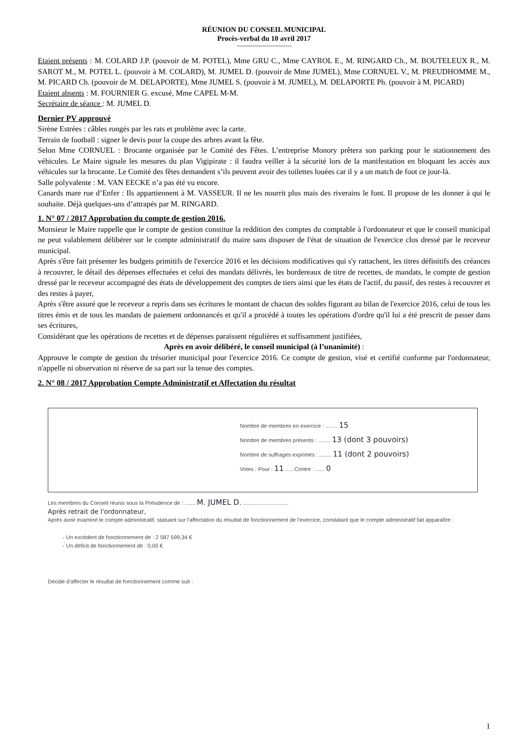RÉUNION DU CONSEIL MUNICIPAL
Procès-verbal du 10 avril 2017
Etaient présents : M. COLARD J.P. (pouvoir de M. POTEL), Mme GRU C., Mme CAYROL E., M. RINGARD Ch., M. BOUTELEUX R., M. SAROT M., M. POTEL L. (pouvoir à M. COLARD), M. JUMEL D. (pouvoir de Mme JUMEL), Mme CORNUEL V., M. PREUDHOMME M., M. PICARD Ch. (pouvoir de M. DELAPORTE), Mme JUMEL S. (pouvoir à M. JUMEL), M. DELAPORTE Ph. (pouvoir à M. PICARD)
Etaient absents : M. FOURNIER G. excusé, Mme CAPEL M-M.
Secrétaire de séance : M. JUMEL D.
Dernier PV approuvé
Sirène Estrées : câbles rongés par les rats et problème avec la carte.
Terrain de football : signer le devis pour la coupe des arbres avant la fête.
Selon Mme CORNUEL : Brocante organisée par le Comité des Fêtes. L’entreprise Monory prêtera son parking pour le stationnement des véhicules. Le Maire signale les mesures du plan Vigipirate : il faudra veiller à la sécurité lors de la manifestation en bloquant les accès aux véhicules sur la brocante. Le Comité des fêtes demandent s’ils peuvent avoir des toilettes louées car il y a un match de foot ce jour-là.
Salle polyvalente : M. VAN EECKE n’a pas été vu encore.
Canards mare rue d’Enfer : Ils appartiennent à M. VASSEUR. Il ne les nourrit plus mais des riverains le font. Il propose de les donner à qui le souhaite. Déjà quelques-uns d’attrapés par M. RINGARD.
1. N° 07 / 2017 Approbation du compte de gestion 2016.
Monsieur le Maire rappelle que le compte de gestion constitue la reddition des comptes du comptable à l'ordonnateur et que le conseil municipal ne peut valablement délibérer sur le compte administratif du maire sans disposer de l'état de situation de l'exercice clos dressé par le receveur municipal.
Après s'être fait présenter les budgets primitifs de l'exercice 2016 et les décisions modificatives qui s'y rattachent, les titres définitifs des créances à recouvrer, le détail des dépenses effectuées et celui des mandats délivrés, les bordereaux de titre de recettes, de mandats, le compte de gestion dressé par le receveur accompagné des états de développement des comptes de tiers ainsi que les états de l'actif, du passif, des restes à recouvrer et des restes à payer,
Après s'être assuré que le receveur a repris dans ses écritures le montant de chacun des soldes figurant au bilan de l'exercice 2016, celui de tous les titres émis et de tous les mandats de paiement ordonnancés et qu'il a procédé à toutes les opérations d'ordre qu'il lui a été prescrit de passer dans ses écritures,
Considérant que les opérations de recettes et de dépenses paraissent régulières et suffisamment justifiées,
Après en avoir délibéré, le conseil municipal (à l’unanimité) :
Approuve le compte de gestion du trésorier municipal pour l'exercice 2016. Ce compte de gestion, visé et certifié conforme par l'ordonnateur, n'appelle ni observation ni réserve de sa part sur la tenue des comptes.
2. N° 08 / 2017 Approbation Compte Administratif et Affectation du résultat
Nombre de membres en exercice : ........ 15
Nombre de membres présents : ........ 13 (dont 3 pouvoirs)
Nombre de suffrages exprimés : ........ 11 (dont 2 pouvoirs)
Votes : Pour : 11 ..... Contre : ...... 0
Les membres du Conseil réunis sous la Présidence de : ....... M. JUMEL D. ..............................
Après retrait de l'ordonnateur,
Après avoir examiné le compte administratif, statuant sur l'affectation du résultat de fonctionnement de l'exercice, constatant que le compte administratif fait apparaître :
- Un excédent de fonctionnement de : 2 587 599,34 €
- Un déficit de fonctionnement de : 0,00 €
Décide d'affecter le résultat de fonctionnement comme suit :
1